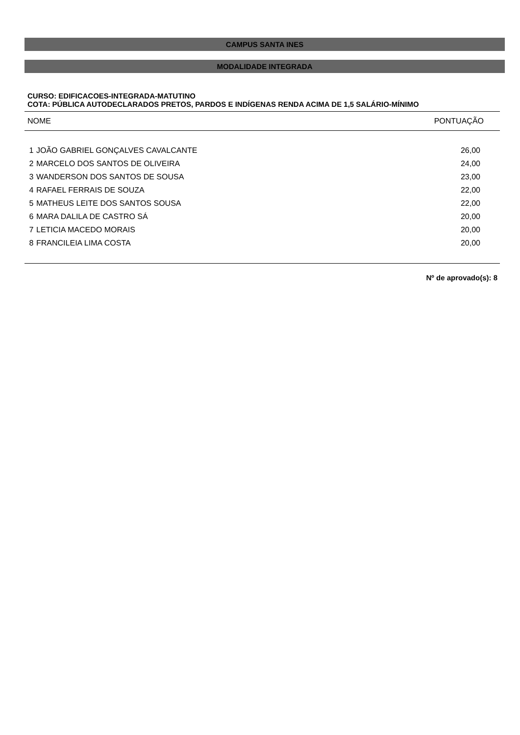CAMPUS SANTA INES
MODALIDADE INTEGRADA
CURSO: EDIFICACOES-INTEGRADA-MATUTINO
COTA: PÚBLICA AUTODECLARADOS PRETOS, PARDOS E INDÍGENAS RENDA ACIMA DE 1,5 SALÁRIO-MÍNIMO
| NOME | | PONTUAÇÃO |
| --- | --- | --- |
| 1 | JOÃO GABRIEL GONÇALVES CAVALCANTE | 26,00 |
| 2 | MARCELO DOS SANTOS DE OLIVEIRA | 24,00 |
| 3 | WANDERSON DOS SANTOS DE SOUSA | 23,00 |
| 4 | RAFAEL FERRAIS DE SOUZA | 22,00 |
| 5 | MATHEUS LEITE DOS SANTOS SOUSA | 22,00 |
| 6 | MARA DALILA DE CASTRO SÁ | 20,00 |
| 7 | LETICIA MACEDO MORAIS | 20,00 |
| 8 | FRANCILEIA LIMA COSTA | 20,00 |
Nº de aprovado(s): 8